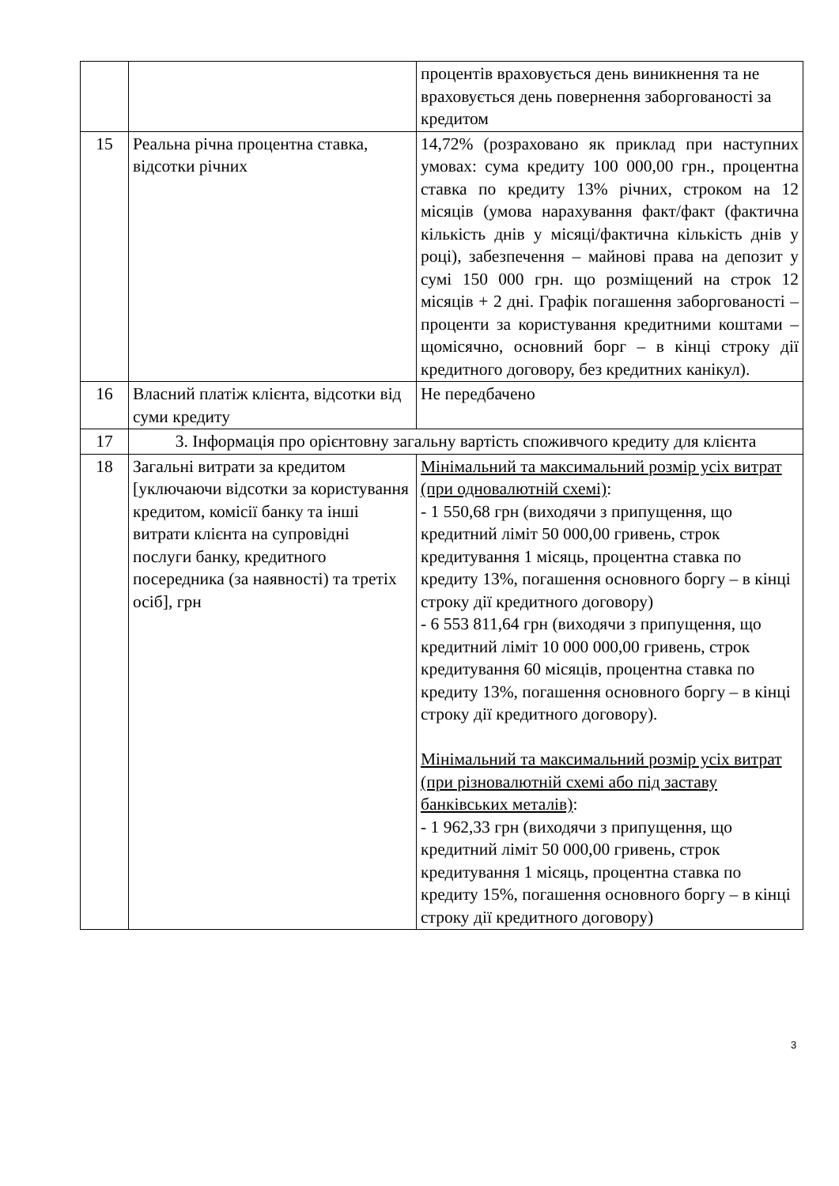| | | процентів враховується день виникнення та не враховується день повернення заборгованості за кредитом |
| 15 | Реальна річна процентна ставка, відсотки річних | 14,72% (розраховано як приклад при наступних умовах: сума кредиту 100 000,00 грн., процентна ставка по кредиту 13% річних, строком на 12 місяців (умова нарахування факт/факт (фактична кількість днів у місяці/фактична кількість днів у році), забезпечення – майнові права на депозит у сумі 150 000 грн. що розміщений на строк 12 місяців + 2 дні. Графік погашення заборгованості – проценти за користування кредитними коштами – щомісячно, основний борг – в кінці строку дії кредитного договору, без кредитних канікул). |
| 16 | Власний платіж клієнта, відсотки від суми кредиту | Не передбачено |
| 17 | 3. Інформація про орієнтовну загальну вартість споживчого кредиту для клієнта | |
| 18 | Загальні витрати за кредитом [уключаючи відсотки за користування кредитом, комісії банку та інші витрати клієнта на супровідні послуги банку, кредитного посередника (за наявності) та третіх осіб], грн | Мінімальний та максимальний розмір усіх витрат (при одновалютній схемі) : - 1 550,68 грн (виходячи з припущення, що кредитний ліміт 50 000,00 гривень, строк кредитування 1 місяць, процентна ставка по кредиту 13%, погашення основного боргу – в кінці строку дії кредитного договору) - 6 553 811,64 грн (виходячи з припущення, що кредитний ліміт 10 000 000,00 гривень, строк кредитування 60 місяців, процентна ставка по кредиту 13%, погашення основного боргу – в кінці строку дії кредитного договору). Мінімальний та максимальний розмір усіх витрат (при різновалютній схемі або під заставу банківських металів) : - 1 962,33 грн (виходячи з припущення, що кредитний ліміт 50 000,00 гривень, строк кредитування 1 місяць, процентна ставка по кредиту 15%, погашення основного боргу – в кінці строку дії кредитного договору) |
3